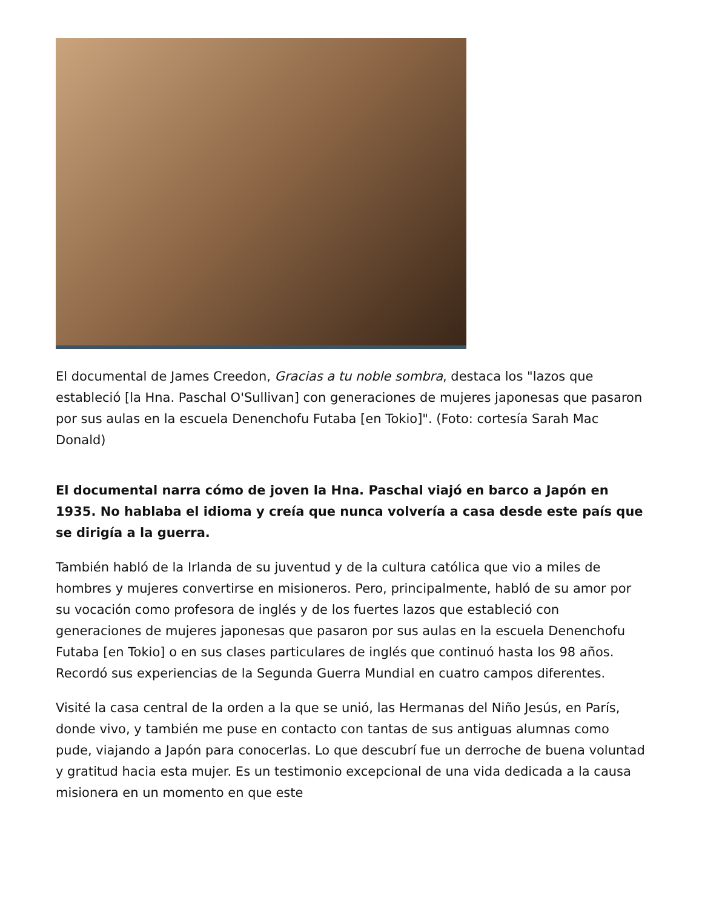El documental de James Creedon, Gracias a tu noble sombra, destaca los "lazos que estableció [la Hna. Paschal O'Sullivan] con generaciones de mujeres japonesas que pasaron por sus aulas en la escuela Denenchofu Futaba [en Tokio]". (Foto: cortesía Sarah Mac Donald)
El documental narra cómo de joven la Hna. Paschal viajó en barco a Japón en 1935. No hablaba el idioma y creía que nunca volvería a casa desde este país que se dirigía a la guerra.
También habló de la Irlanda de su juventud y de la cultura católica que vio a miles de hombres y mujeres convertirse en misioneros. Pero, principalmente, habló de su amor por su vocación como profesora de inglés y de los fuertes lazos que estableció con generaciones de mujeres japonesas que pasaron por sus aulas en la escuela Denenchofu Futaba [en Tokio] o en sus clases particulares de inglés que continuó hasta los 98 años. Recordó sus experiencias de la Segunda Guerra Mundial en cuatro campos diferentes.
Visité la casa central de la orden a la que se unió, las Hermanas del Niño Jesús, en París, donde vivo, y también me puse en contacto con tantas de sus antiguas alumnas como pude, viajando a Japón para conocerlas. Lo que descubrí fue un derroche de buena voluntad y gratitud hacia esta mujer. Es un testimonio excepcional de una vida dedicada a la causa misionera en un momento en que este